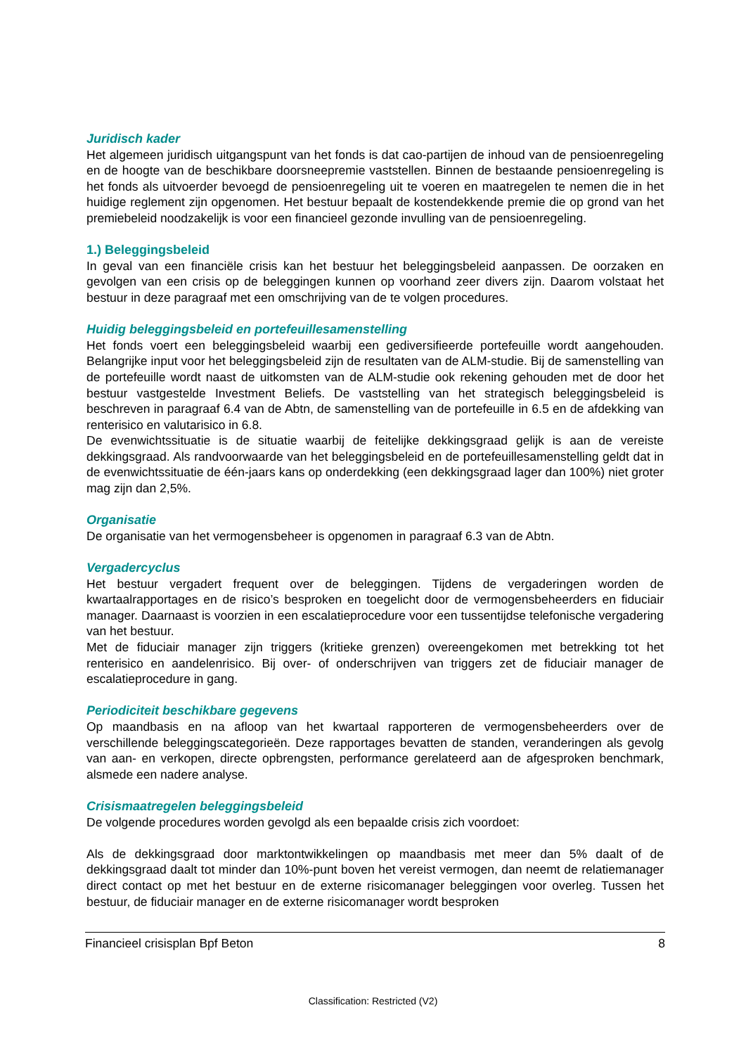Juridisch kader
Het algemeen juridisch uitgangspunt van het fonds is dat cao-partijen de inhoud van de pensioenregeling en de hoogte van de beschikbare doorsneepremie vaststellen. Binnen de bestaande pensioenregeling is het fonds als uitvoerder bevoegd de pensioenregeling uit te voeren en maatregelen te nemen die in het huidige reglement zijn opgenomen. Het bestuur bepaalt de kostendekkende premie die op grond van het premiebeleid noodzakelijk is voor een financieel gezonde invulling van de pensioenregeling.
1.) Beleggingsbeleid
In geval van een financiële crisis kan het bestuur het beleggingsbeleid aanpassen. De oorzaken en gevolgen van een crisis op de beleggingen kunnen op voorhand zeer divers zijn. Daarom volstaat het bestuur in deze paragraaf met een omschrijving van de te volgen procedures.
Huidig beleggingsbeleid en portefeuillesamenstelling
Het fonds voert een beleggingsbeleid waarbij een gediversifieerde portefeuille wordt aangehouden. Belangrijke input voor het beleggingsbeleid zijn de resultaten van de ALM-studie. Bij de samenstelling van de portefeuille wordt naast de uitkomsten van de ALM-studie ook rekening gehouden met de door het bestuur vastgestelde Investment Beliefs. De vaststelling van het strategisch beleggingsbeleid is beschreven in paragraaf 6.4 van de Abtn, de samenstelling van de portefeuille in 6.5 en de afdekking van renterisico en valutarisico in 6.8.
De evenwichtssituatie is de situatie waarbij de feitelijke dekkingsgraad gelijk is aan de vereiste dekkingsgraad. Als randvoorwaarde van het beleggingsbeleid en de portefeuillesamenstelling geldt dat in de evenwichtssituatie de één-jaars kans op onderdekking (een dekkingsgraad lager dan 100%) niet groter mag zijn dan 2,5%.
Organisatie
De organisatie van het vermogensbeheer is opgenomen in paragraaf 6.3 van de Abtn.
Vergadercyclus
Het bestuur vergadert frequent over de beleggingen. Tijdens de vergaderingen worden de kwartaalrapportages en de risico’s besproken en toegelicht door de vermogensbeheerders en fiduciair manager. Daarnaast is voorzien in een escalatieprocedure voor een tussentijdse telefonische vergadering van het bestuur.
Met de fiduciair manager zijn triggers (kritieke grenzen) overeengekomen met betrekking tot het renterisico en aandelenrisico. Bij over- of onderschrijven van triggers zet de fiduciair manager de escalatieprocedure in gang.
Periodiciteit beschikbare gegevens
Op maandbasis en na afloop van het kwartaal rapporteren de vermogensbeheerders over de verschillende beleggingscategorieën. Deze rapportages bevatten de standen, veranderingen als gevolg van aan- en verkopen, directe opbrengsten, performance gerelateerd aan de afgesproken benchmark, alsmede een nadere analyse.
Crisismaatregelen beleggingsbeleid
De volgende procedures worden gevolgd als een bepaalde crisis zich voordoet:
Als de dekkingsgraad door marktontwikkelingen op maandbasis met meer dan 5% daalt of de dekkingsgraad daalt tot minder dan 10%-punt boven het vereist vermogen, dan neemt de relatiemanager direct contact op met het bestuur en de externe risicomanager beleggingen voor overleg. Tussen het bestuur, de fiduciair manager en de externe risicomanager wordt besproken
Financieel crisisplan Bpf Beton 8
Classification: Restricted (V2)